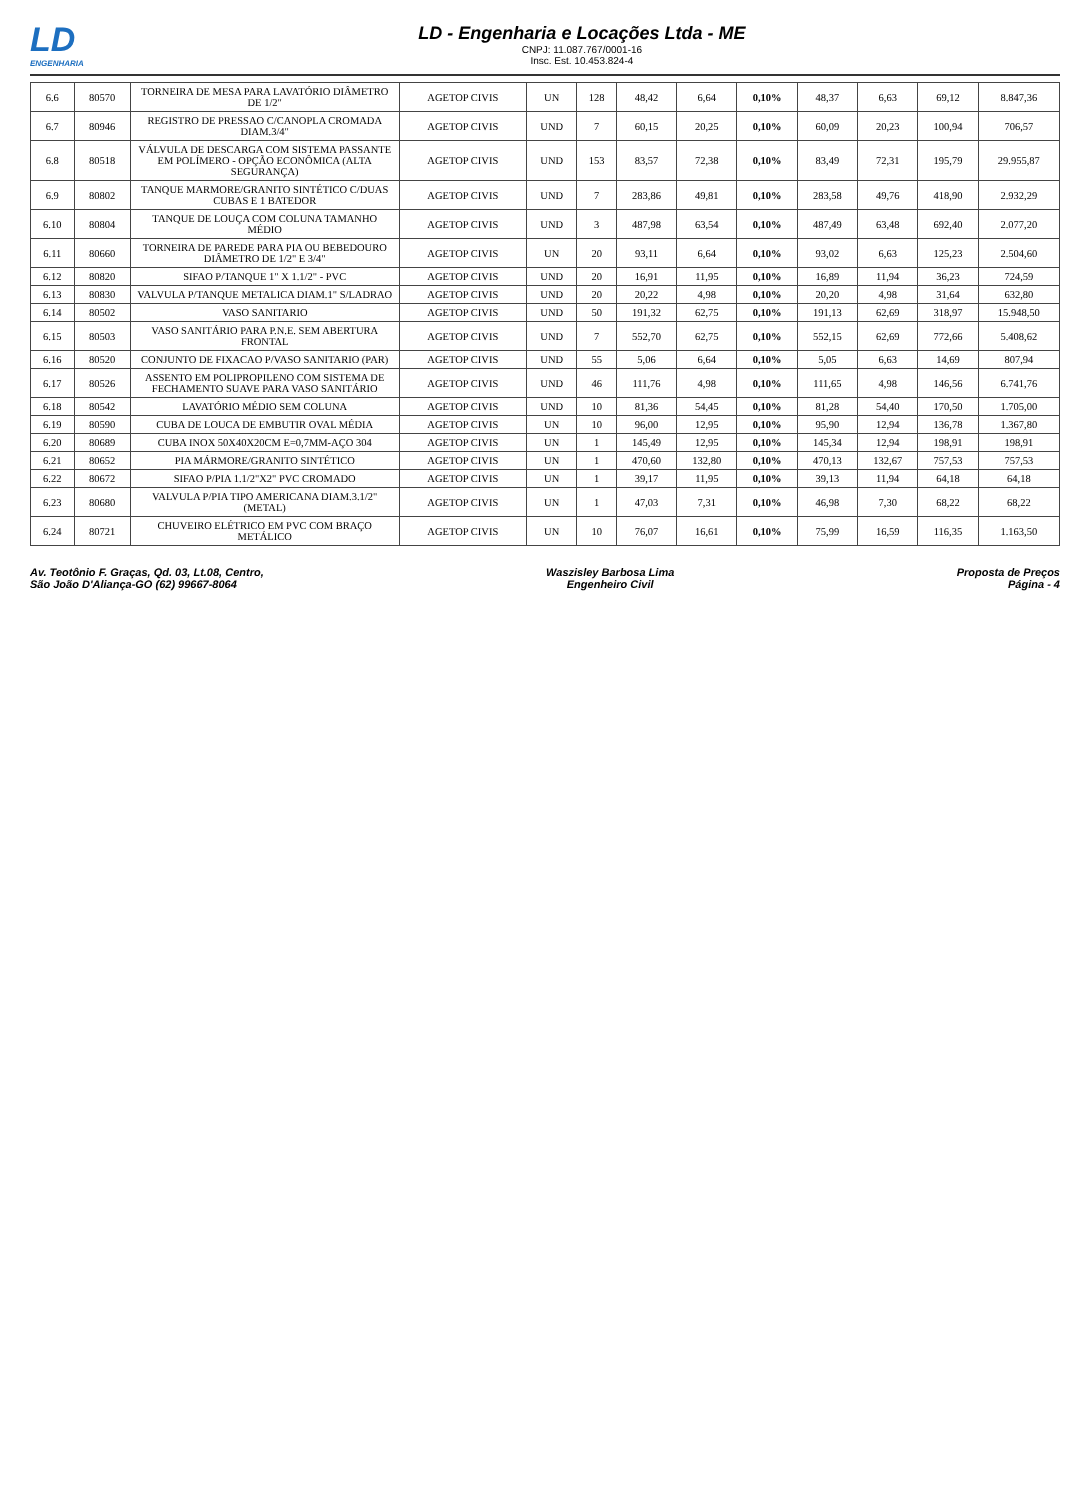LD
ENGENHARIA
LD - Engenharia e Locações Ltda - ME
CNPJ: 11.087.767/0001-16
Insc. Est. 10.453.824-4
| 6.6 | 80570 | TORNEIRA DE MESA PARA LAVATÓRIO DIÂMETRO DE 1/2" | AGETOP CIVIS | UN | 128 | 48,42 | 6,64 | 0,10% | 48,37 | 6,63 | 69,12 | 8.847,36 |
| 6.7 | 80946 | REGISTRO DE PRESSAO C/CANOPLA CROMADA DIAM.3/4" | AGETOP CIVIS | UND | 7 | 60,15 | 20,25 | 0,10% | 60,09 | 20,23 | 100,94 | 706,57 |
| 6.8 | 80518 | VÁLVULA DE DESCARGA COM SISTEMA PASSANTE EM POLÍMERO - OPÇÃO ECONÔMICA (ALTA SEGURANÇA) | AGETOP CIVIS | UND | 153 | 83,57 | 72,38 | 0,10% | 83,49 | 72,31 | 195,79 | 29.955,87 |
| 6.9 | 80802 | TANQUE MARMORE/GRANITO SINTÉTICO C/DUAS CUBAS E 1 BATEDOR | AGETOP CIVIS | UND | 7 | 283,86 | 49,81 | 0,10% | 283,58 | 49,76 | 418,90 | 2.932,29 |
| 6.10 | 80804 | TANQUE DE LOUÇA COM COLUNA TAMANHO MÉDIO | AGETOP CIVIS | UND | 3 | 487,98 | 63,54 | 0,10% | 487,49 | 63,48 | 692,40 | 2.077,20 |
| 6.11 | 80660 | TORNEIRA DE PAREDE PARA PIA OU BEBEDOURO DIÂMETRO DE 1/2" E 3/4" | AGETOP CIVIS | UN | 20 | 93,11 | 6,64 | 0,10% | 93,02 | 6,63 | 125,23 | 2.504,60 |
| 6.12 | 80820 | SIFAO P/TANQUE 1" X 1.1/2" - PVC | AGETOP CIVIS | UND | 20 | 16,91 | 11,95 | 0,10% | 16,89 | 11,94 | 36,23 | 724,59 |
| 6.13 | 80830 | VALVULA P/TANQUE METALICA DIAM.1" S/LADRAO | AGETOP CIVIS | UND | 20 | 20,22 | 4,98 | 0,10% | 20,20 | 4,98 | 31,64 | 632,80 |
| 6.14 | 80502 | VASO SANITARIO | AGETOP CIVIS | UND | 50 | 191,32 | 62,75 | 0,10% | 191,13 | 62,69 | 318,97 | 15.948,50 |
| 6.15 | 80503 | VASO SANITÁRIO PARA P.N.E. SEM ABERTURA FRONTAL | AGETOP CIVIS | UND | 7 | 552,70 | 62,75 | 0,10% | 552,15 | 62,69 | 772,66 | 5.408,62 |
| 6.16 | 80520 | CONJUNTO DE FIXACAO P/VASO SANITARIO (PAR) | AGETOP CIVIS | UND | 55 | 5,06 | 6,64 | 0,10% | 5,05 | 6,63 | 14,69 | 807,94 |
| 6.17 | 80526 | ASSENTO EM POLIPROPILENO COM SISTEMA DE FECHAMENTO SUAVE PARA VASO SANITÁRIO | AGETOP CIVIS | UND | 46 | 111,76 | 4,98 | 0,10% | 111,65 | 4,98 | 146,56 | 6.741,76 |
| 6.18 | 80542 | LAVATÓRIO MÉDIO SEM COLUNA | AGETOP CIVIS | UND | 10 | 81,36 | 54,45 | 0,10% | 81,28 | 54,40 | 170,50 | 1.705,00 |
| 6.19 | 80590 | CUBA DE LOUCA DE EMBUTIR OVAL MÉDIA | AGETOP CIVIS | UN | 10 | 96,00 | 12,95 | 0,10% | 95,90 | 12,94 | 136,78 | 1.367,80 |
| 6.20 | 80689 | CUBA INOX 50X40X20CM E=0,7MM-AÇO 304 | AGETOP CIVIS | UN | 1 | 145,49 | 12,95 | 0,10% | 145,34 | 12,94 | 198,91 | 198,91 |
| 6.21 | 80652 | PIA MÁRMORE/GRANITO SINTÉTICO | AGETOP CIVIS | UN | 1 | 470,60 | 132,80 | 0,10% | 470,13 | 132,67 | 757,53 | 757,53 |
| 6.22 | 80672 | SIFAO P/PIA 1.1/2"X2" PVC CROMADO | AGETOP CIVIS | UN | 1 | 39,17 | 11,95 | 0,10% | 39,13 | 11,94 | 64,18 | 64,18 |
| 6.23 | 80680 | VALVULA P/PIA TIPO AMERICANA DIAM.3.1/2" (METAL) | AGETOP CIVIS | UN | 1 | 47,03 | 7,31 | 0,10% | 46,98 | 7,30 | 68,22 | 68,22 |
| 6.24 | 80721 | CHUVEIRO ELÉTRICO EM PVC COM BRAÇO METÁLICO | AGETOP CIVIS | UN | 10 | 76,07 | 16,61 | 0,10% | 75,99 | 16,59 | 116,35 | 1.163,50 |
Av. Teotônio F. Graças, Qd. 03, Lt.08, Centro,
São João D'Aliança-GO (62) 99667-8064
Waszisley Barbosa Lima
Engenheiro Civil
Proposta de Preços
Página - 4